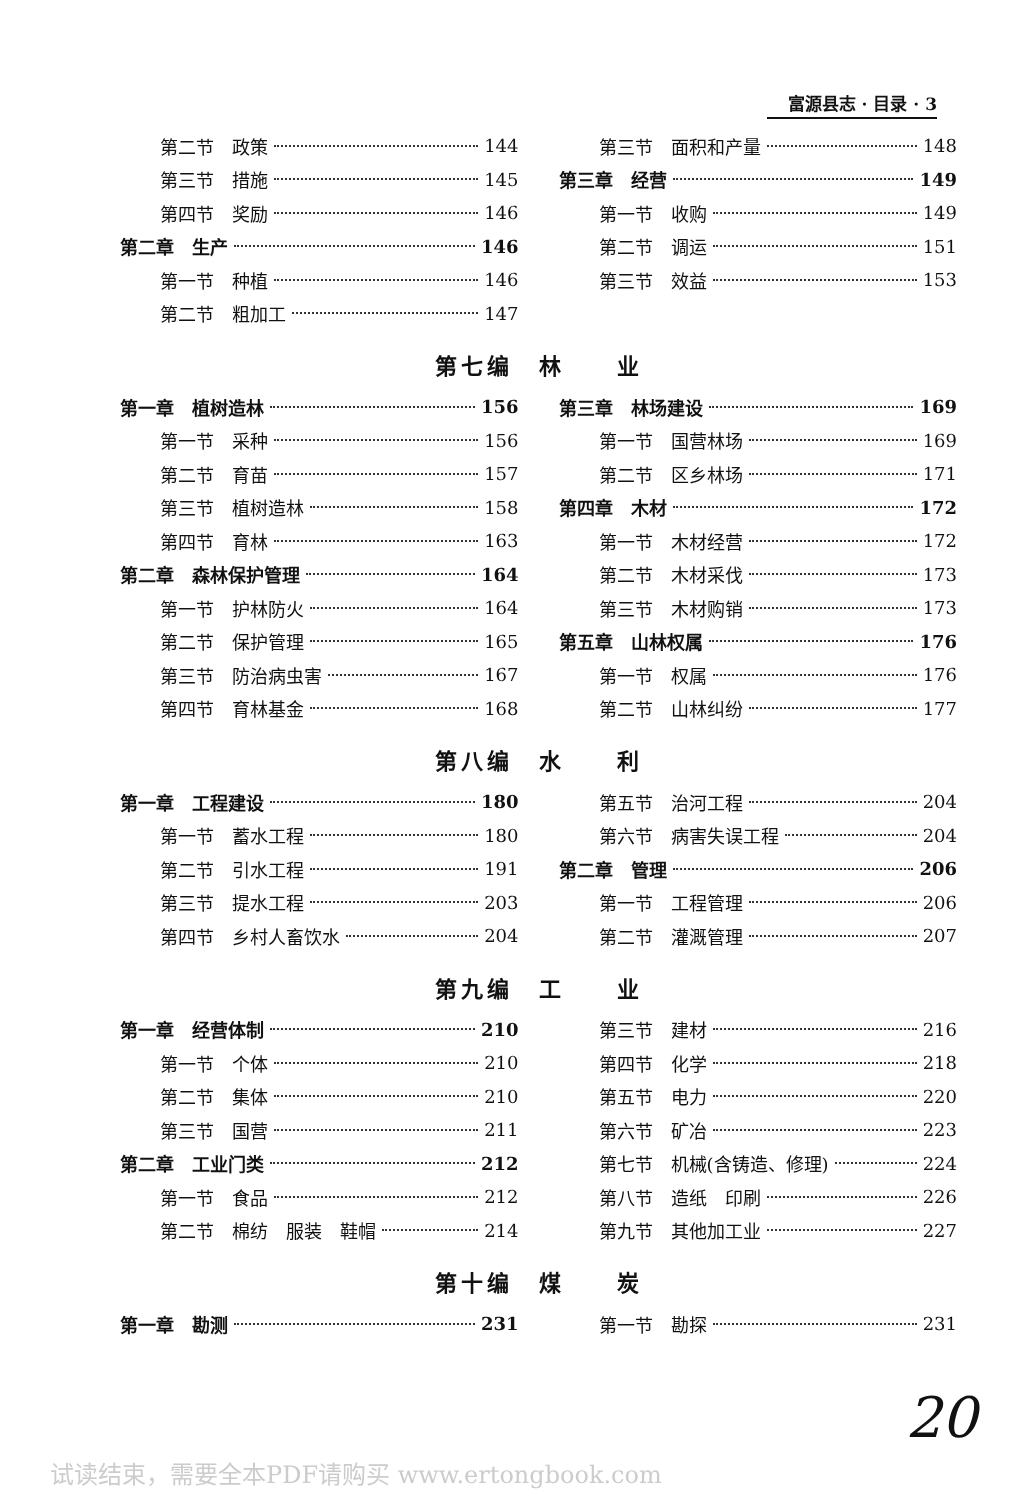富源县志 · 目录 · 3
第二节　政策 144
第三节　措施 145
第四节　奖励 146
第二章　生产 146
第一节　种植 146
第二节　粗加工 147
第三节　面积和产量 148
第三章　经营 149
第一节　收购 149
第二节　调运 151
第三节　效益 153
第七编　林　　业
第一章　植树造林 156
第一节　采种 156
第二节　育苗 157
第三节　植树造林 158
第四节　育林 163
第二章　森林保护管理 164
第一节　护林防火 164
第二节　保护管理 165
第三节　防治病虫害 167
第四节　育林基金 168
第三章　林场建设 169
第一节　国营林场 169
第二节　区乡林场 171
第四章　木材 172
第一节　木材经营 172
第二节　木材采伐 173
第三节　木材购销 173
第五章　山林权属 176
第一节　权属 176
第二节　山林纠纷 177
第八编　水　　利
第一章　工程建设 180
第一节　蓄水工程 180
第二节　引水工程 191
第三节　提水工程 203
第四节　乡村人畜饮水 204
第五节　治河工程 204
第六节　病害失误工程 204
第二章　管理 206
第一节　工程管理 206
第二节　灌溉管理 207
第九编　工　　业
第一章　经营体制 210
第一节　个体 210
第二节　集体 210
第三节　国营 211
第二章　工业门类 212
第一节　食品 212
第二节　棉纺　服装　鞋帽 214
第三节　建材 216
第四节　化学 218
第五节　电力 220
第六节　矿冶 223
第七节　机械(含铸造、修理) 224
第八节　造纸　印刷 226
第九节　其他加工业 227
第十编　煤　　炭
第一章　勘测 231 第一节　勘探 231
20
试读结束，需要全本PDF请购买 www.ertongbook.com